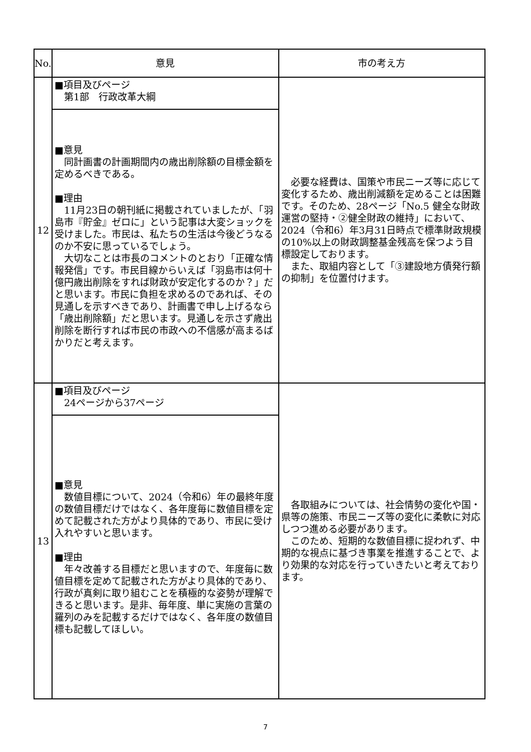| No. | 意見 | 市の考え方 |
| --- | --- | --- |
| 12 | ■項目及びページ 第1部 行政改革大綱 | 必要な経費は、国策や市民ニーズ等に応じて変化するため、歳出削減額を定めることは困難です。そのため、28ページ「No.5 健全な財政運営の堅持・②健全財政の維持」において、2024（令和6）年3月31日時点で標準財政規模の10%以上の財政調整基金残高を保つよう目標設定しております。 また、取組内容として「③建設地方債発行額の抑制」を位置付けます。 |
| | ■意見 同計画書の計画期間内の歳出削除額の目標金額を定めるべきである。 ■理由 11月23日の朝刊紙に掲載されていましたが、「羽島市『貯金』ゼロに」という記事は大変ショックを受けました。市民は、私たちの生活は今後どうなるのか不安に思っているでしょう。 大切なことは市長のコメントのとおり「正確な情報発信」です。市民目線からいえば「羽島市は何十億円歳出削除をすれば財政が安定化するのか？」だと思います。市民に負担を求めるのであれば、その見通しを示すべきであり、計画書で申し上げるなら「歳出削除額」だと思います。見通しを示さず歳出削除を断行すれば市民の市政への不信感が高まるばかりだと考えます。 | |
| 13 | ■項目及びページ 24ページから37ページ | 各取組みについては、社会情勢の変化や国・県等の施策、市民ニーズ等の変化に柔軟に対応しつつ進める必要があります。 このため、短期的な数値目標に捉われず、中期的な視点に基づき事業を推進することで、より効果的な対応を行っていきたいと考えております。 |
| | ■意見 数値目標について、2024（令和6）年の最終年度の数値目標だけではなく、各年度毎に数値目標を定めて記載された方がより具体的であり、市民に受け入れやすいと思います。 ■理由 年々改善する目標だと思いますので、年度毎に数値目標を定めて記載された方がより具体的であり、行政が真剣に取り組むことを積極的な姿勢が理解できると思います。是非、毎年度、単に実施の言葉の羅列のみを記載するだけではなく、各年度の数値目標も記載してほしい。 | |
7